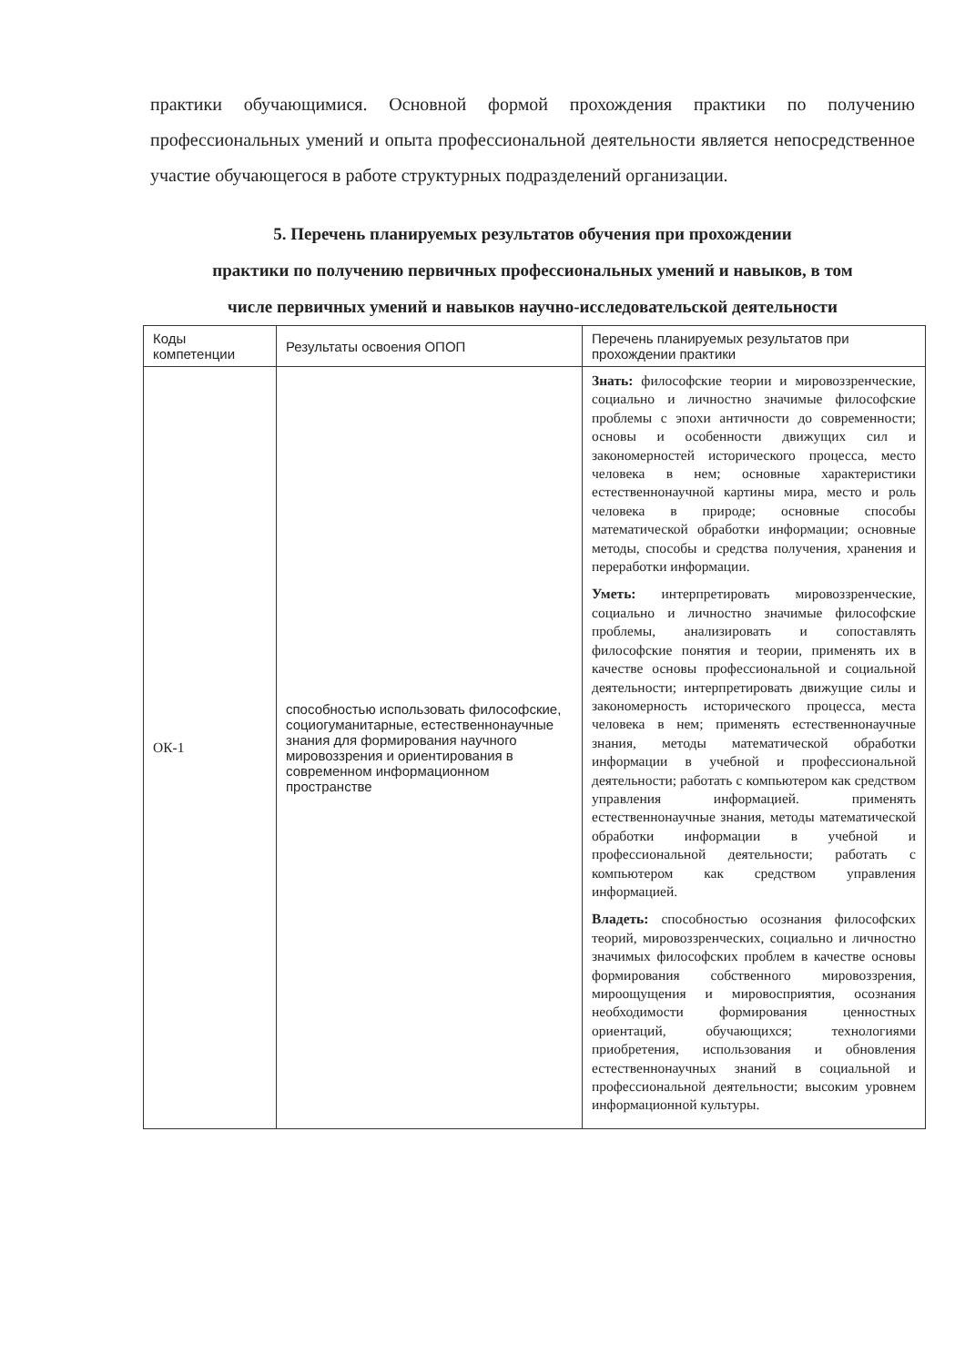практики обучающимися. Основной формой прохождения практики по получению профессиональных умений и опыта профессиональной деятельности является непосредственное участие обучающегося в работе структурных подразделений организации.
5. Перечень планируемых результатов обучения при прохождении
практики по получению первичных профессиональных умений и навыков, в том
числе первичных умений и навыков научно-исследовательской деятельности
| Коды компетенции | Результаты освоения ОПОП | Перечень планируемых результатов при прохождении практики |
| --- | --- | --- |
| ОК-1 | способностью использовать философские, социогуманитарные, естественнонаучные знания для формирования научного мировоззрения и ориентирования в современном информационном пространстве | Знать: философские теории и мировоззренческие, социально и личностно значимые философские проблемы с эпохи античности до современности; основы и особенности движущих сил и закономерностей исторического процесса, место человека в нем; основные характеристики естественнонаучной картины мира, место и роль человека в природе; основные способы математической обработки информации; основные методы, способы и средства получения, хранения и переработки информации. Уметь: интерпретировать мировоззренческие, социально и личностно значимые философские проблемы, анализировать и сопоставлять философские понятия и теории, применять их в качестве основы профессиональной и социальной деятельности; интерпретировать движущие силы и закономерность исторического процесса, места человека в нем; применять естественнонаучные знания, методы математической обработки информации в учебной и профессиональной деятельности; работать с компьютером как средством управления информацией. применять естественнонаучные знания, методы математической обработки информации в учебной и профессиональной деятельности; работать с компьютером как средством управления информацией. Владеть: способностью осознания философских теорий, мировоззренческих, социально и личностно значимых философских проблем в качестве основы формирования собственного мировоззрения, мироощущения и мировосприятия, осознания необходимости формирования ценностных ориентаций, обучающихся; технологиями приобретения, использования и обновления естественнонаучных знаний в социальной и профессиональной деятельности; высоким уровнем информационной культуры. |